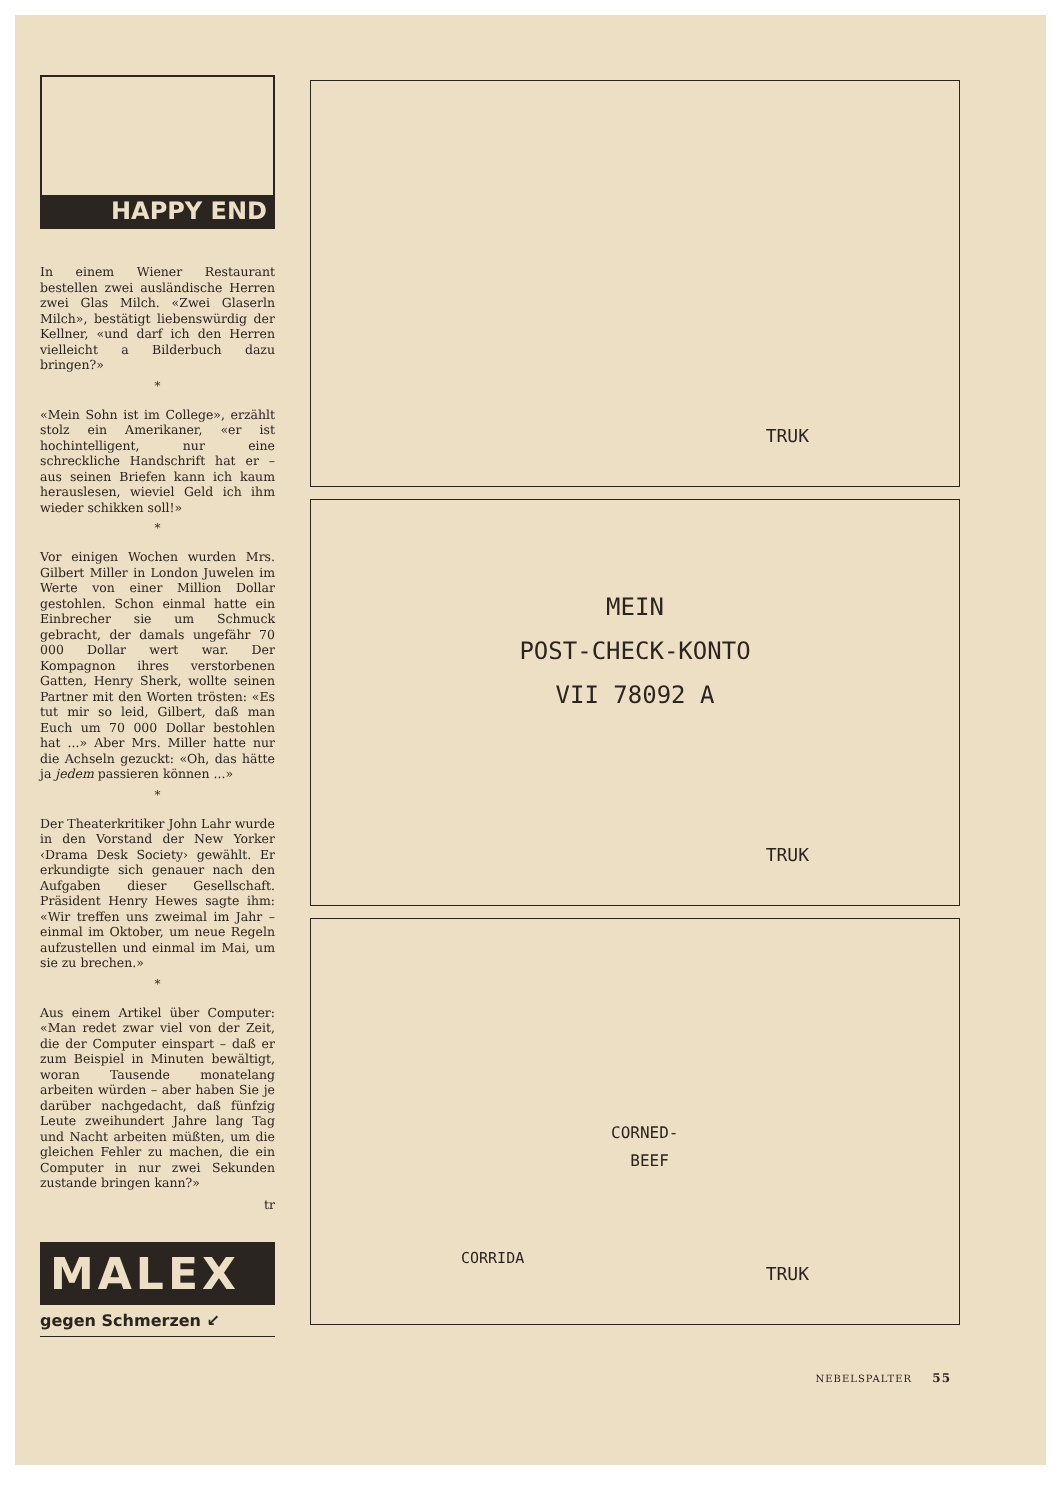HAPPY END
In einem Wiener Restaurant bestellen zwei ausländische Herren zwei Glas Milch. «Zwei Glaserln Milch», bestätigt liebenswürdig der Kellner, «und darf ich den Herren vielleicht a Bilderbuch dazu bringen?»
*
«Mein Sohn ist im College», erzählt stolz ein Amerikaner, «er ist hochintelligent, nur eine schreckliche Handschrift hat er – aus seinen Briefen kann ich kaum herauslesen, wieviel Geld ich ihm wieder schikken soll!»
*
Vor einigen Wochen wurden Mrs. Gilbert Miller in London Juwelen im Werte von einer Million Dollar gestohlen. Schon einmal hatte ein Einbrecher sie um Schmuck gebracht, der damals ungefähr 70 000 Dollar wert war. Der Kompagnon ihres verstorbenen Gatten, Henry Sherk, wollte seinen Partner mit den Worten trösten: «Es tut mir so leid, Gilbert, daß man Euch um 70 000 Dollar bestohlen hat ...» Aber Mrs. Miller hatte nur die Achseln gezuckt: «Oh, das hätte ja jedem passieren können ...»
*
Der Theaterkritiker John Lahr wurde in den Vorstand der New Yorker ‹Drama Desk Society› gewählt. Er erkundigte sich genauer nach den Aufgaben dieser Gesellschaft. Präsident Henry Hewes sagte ihm: «Wir treffen uns zweimal im Jahr – einmal im Oktober, um neue Regeln aufzustellen und einmal im Mai, um sie zu brechen.»
*
Aus einem Artikel über Computer: «Man redet zwar viel von der Zeit, die der Computer einspart – daß er zum Beispiel in Minuten bewältigt, woran Tausende monatelang arbeiten würden – aber haben Sie je darüber nachgedacht, daß fünfzig Leute zweihundert Jahre lang Tag und Nacht arbeiten müßten, um die gleichen Fehler zu machen, die ein Computer in nur zwei Sekunden zustande bringen kann?»
tr
MALEX
gegen Schmerzen ↙
TRUK
MEIN
POST-CHECK-KONTO
VII 78092 A
TRUK
CORNED-
BEEF
CORRIDA
TRUK
NEBELSPALTER 55